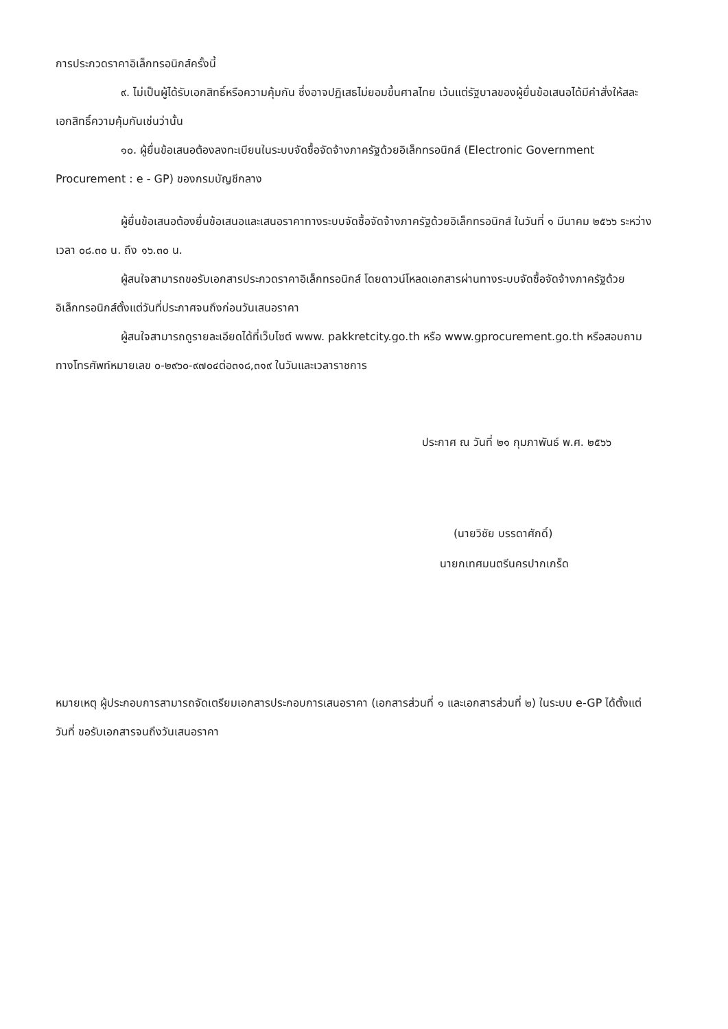การประกวดราคาอิเล็กทรอนิกส์ครั้งนี้
๙. ไม่เป็นผู้ได้รับเอกสิทธิ์หรือความคุ้มกัน ซึ่งอาจปฏิเสธไม่ยอมขึ้นศาลไทย เว้นแต่รัฐบาลของผู้ยื่นข้อเสนอได้มีคำสั่งให้สละเอกสิทธิ์ความคุ้มกันเช่นว่านั้น
๑๐. ผู้ยื่นข้อเสนอต้องลงทะเบียนในระบบจัดซื้อจัดจ้างภาครัฐด้วยอิเล็กทรอนิกส์ (Electronic Government Procurement : e - GP) ของกรมบัญชีกลาง
ผู้ยื่นข้อเสนอต้องยื่นข้อเสนอและเสนอราคาทางระบบจัดซื้อจัดจ้างภาครัฐด้วยอิเล็กทรอนิกส์ ในวันที่ ๑ มีนาคม ๒๕๖๖ ระหว่างเวลา ๐๘.๓๐ น. ถึง ๑๖.๓๐ น.
ผู้สนใจสามารถขอรับเอกสารประกวดราคาอิเล็กทรอนิกส์ โดยดาวน์โหลดเอกสารผ่านทางระบบจัดซื้อจัดจ้างภาครัฐด้วยอิเล็กทรอนิกส์ตั้งแต่วันที่ประกาศจนถึงก่อนวันเสนอราคา
ผู้สนใจสามารถดูรายละเอียดได้ที่เว็บไซต์ www. pakkretcity.go.th หรือ www.gprocurement.go.th หรือสอบถามทางโทรศัพท์หมายเลข ๐-๒๙๖๐-๙๗๐๔ต่อ๓๑๘,๓๑๙ ในวันและเวลาราชการ
ประกาศ ณ วันที่ ๒๑ กุมภาพันธ์ พ.ศ. ๒๕๖๖
(นายวิชัย บรรดาศักดิ์)
นายกเทศมนตรีนครปากเกร็ด
หมายเหตุ ผู้ประกอบการสามารถจัดเตรียมเอกสารประกอบการเสนอราคา (เอกสารส่วนที่ ๑ และเอกสารส่วนที่ ๒) ในระบบ e-GP ได้ตั้งแต่วันที่ ขอรับเอกสารจนถึงวันเสนอราคา